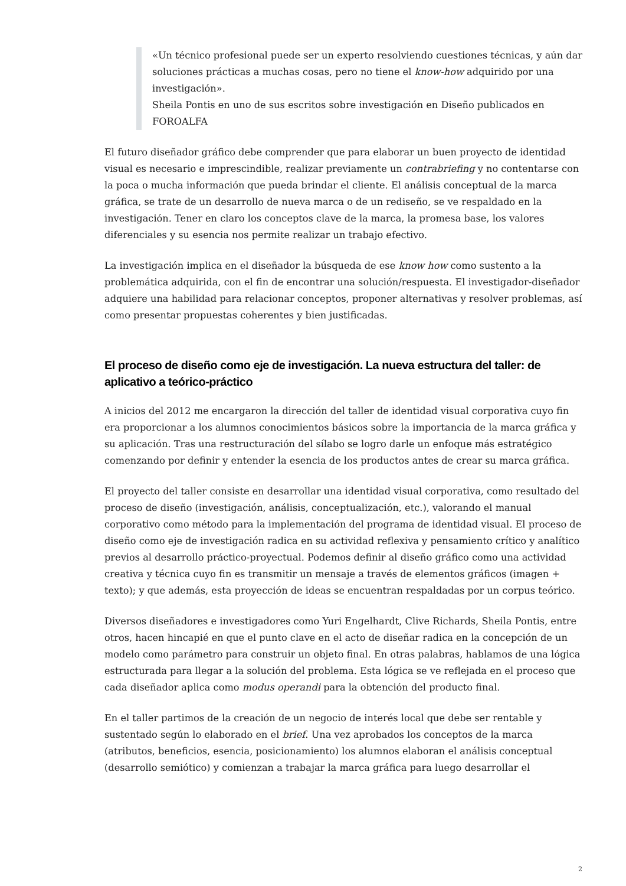«Un técnico profesional puede ser un experto resolviendo cuestiones técnicas, y aún dar soluciones prácticas a muchas cosas, pero no tiene el know-how adquirido por una investigación».
Sheila Pontis en uno de sus escritos sobre investigación en Diseño publicados en FOROALFA
El futuro diseñador gráfico debe comprender que para elaborar un buen proyecto de identidad visual es necesario e imprescindible, realizar previamente un contrabriefing y no contentarse con la poca o mucha información que pueda brindar el cliente. El análisis conceptual de la marca gráfica, se trate de un desarrollo de nueva marca o de un rediseño, se ve respaldado en la investigación. Tener en claro los conceptos clave de la marca, la promesa base, los valores diferenciales y su esencia nos permite realizar un trabajo efectivo.
La investigación implica en el diseñador la búsqueda de ese know how como sustento a la problemática adquirida, con el fin de encontrar una solución/respuesta. El investigador-diseñador adquiere una habilidad para relacionar conceptos, proponer alternativas y resolver problemas, así como presentar propuestas coherentes y bien justificadas.
El proceso de diseño como eje de investigación. La nueva estructura del taller: de aplicativo a teórico-práctico
A inicios del 2012 me encargaron la dirección del taller de identidad visual corporativa cuyo fin era proporcionar a los alumnos conocimientos básicos sobre la importancia de la marca gráfica y su aplicación. Tras una restructuración del sílabo se logro darle un enfoque más estratégico comenzando por definir y entender la esencia de los productos antes de crear su marca gráfica.
El proyecto del taller consiste en desarrollar una identidad visual corporativa, como resultado del proceso de diseño (investigación, análisis, conceptualización, etc.), valorando el manual corporativo como método para la implementación del programa de identidad visual. El proceso de diseño como eje de investigación radica en su actividad reflexiva y pensamiento crítico y analítico previos al desarrollo práctico-proyectual. Podemos definir al diseño gráfico como una actividad creativa y técnica cuyo fin es transmitir un mensaje a través de elementos gráficos (imagen + texto); y que además, esta proyección de ideas se encuentran respaldadas por un corpus teórico.
Diversos diseñadores e investigadores como Yuri Engelhardt, Clive Richards, Sheila Pontis, entre otros, hacen hincapié en que el punto clave en el acto de diseñar radica en la concepción de un modelo como parámetro para construir un objeto final. En otras palabras, hablamos de una lógica estructurada para llegar a la solución del problema. Esta lógica se ve reflejada en el proceso que cada diseñador aplica como modus operandi para la obtención del producto final.
En el taller partimos de la creación de un negocio de interés local que debe ser rentable y sustentado según lo elaborado en el brief. Una vez aprobados los conceptos de la marca (atributos, beneficios, esencia, posicionamiento) los alumnos elaboran el análisis conceptual (desarrollo semiótico) y comienzan a trabajar la marca gráfica para luego desarrollar el
2